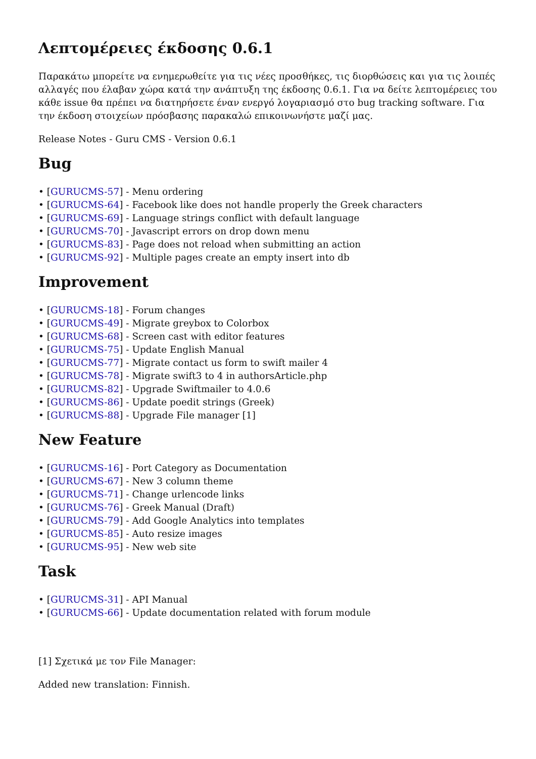Λεπτομέρειες έκδοσης 0.6.1
Παρακάτω μπορείτε να ενημερωθείτε για τις νέες προσθήκες, τις διορθώσεις και για τις λοιπές αλλαγές που έλαβαν χώρα κατά την ανάπτυξη της έκδοσης 0.6.1. Για να δείτε λεπτομέρειες του κάθε issue θα πρέπει να διατηρήσετε έναν ενεργό λογαριασμό στο bug tracking software. Για την έκδοση στοιχείων πρόσβασης παρακαλώ επικοινωνήστε μαζί μας.
Release Notes - Guru CMS - Version 0.6.1
Bug
• [GURUCMS-57] - Menu ordering
• [GURUCMS-64] - Facebook like does not handle properly the Greek characters
• [GURUCMS-69] - Language strings conflict with default language
• [GURUCMS-70] - Javascript errors on drop down menu
• [GURUCMS-83] - Page does not reload when submitting an action
• [GURUCMS-92] - Multiple pages create an empty insert into db
Improvement
• [GURUCMS-18] - Forum changes
• [GURUCMS-49] - Migrate greybox to Colorbox
• [GURUCMS-68] - Screen cast with editor features
• [GURUCMS-75] - Update English Manual
• [GURUCMS-77] - Migrate contact us form to swift mailer 4
• [GURUCMS-78] - Migrate swift3 to 4 in authorsArticle.php
• [GURUCMS-82] - Upgrade Swiftmailer to 4.0.6
• [GURUCMS-86] - Update poedit strings (Greek)
• [GURUCMS-88] - Upgrade File manager [1]
New Feature
• [GURUCMS-16] - Port Category as Documentation
• [GURUCMS-67] - New 3 column theme
• [GURUCMS-71] - Change urlencode links
• [GURUCMS-76] - Greek Manual (Draft)
• [GURUCMS-79] - Add Google Analytics into templates
• [GURUCMS-85] - Auto resize images
• [GURUCMS-95] - New web site
Task
• [GURUCMS-31] - API Manual
• [GURUCMS-66] - Update documentation related with forum module
[1] Σχετικά με τον File Manager:
Added new translation: Finnish.